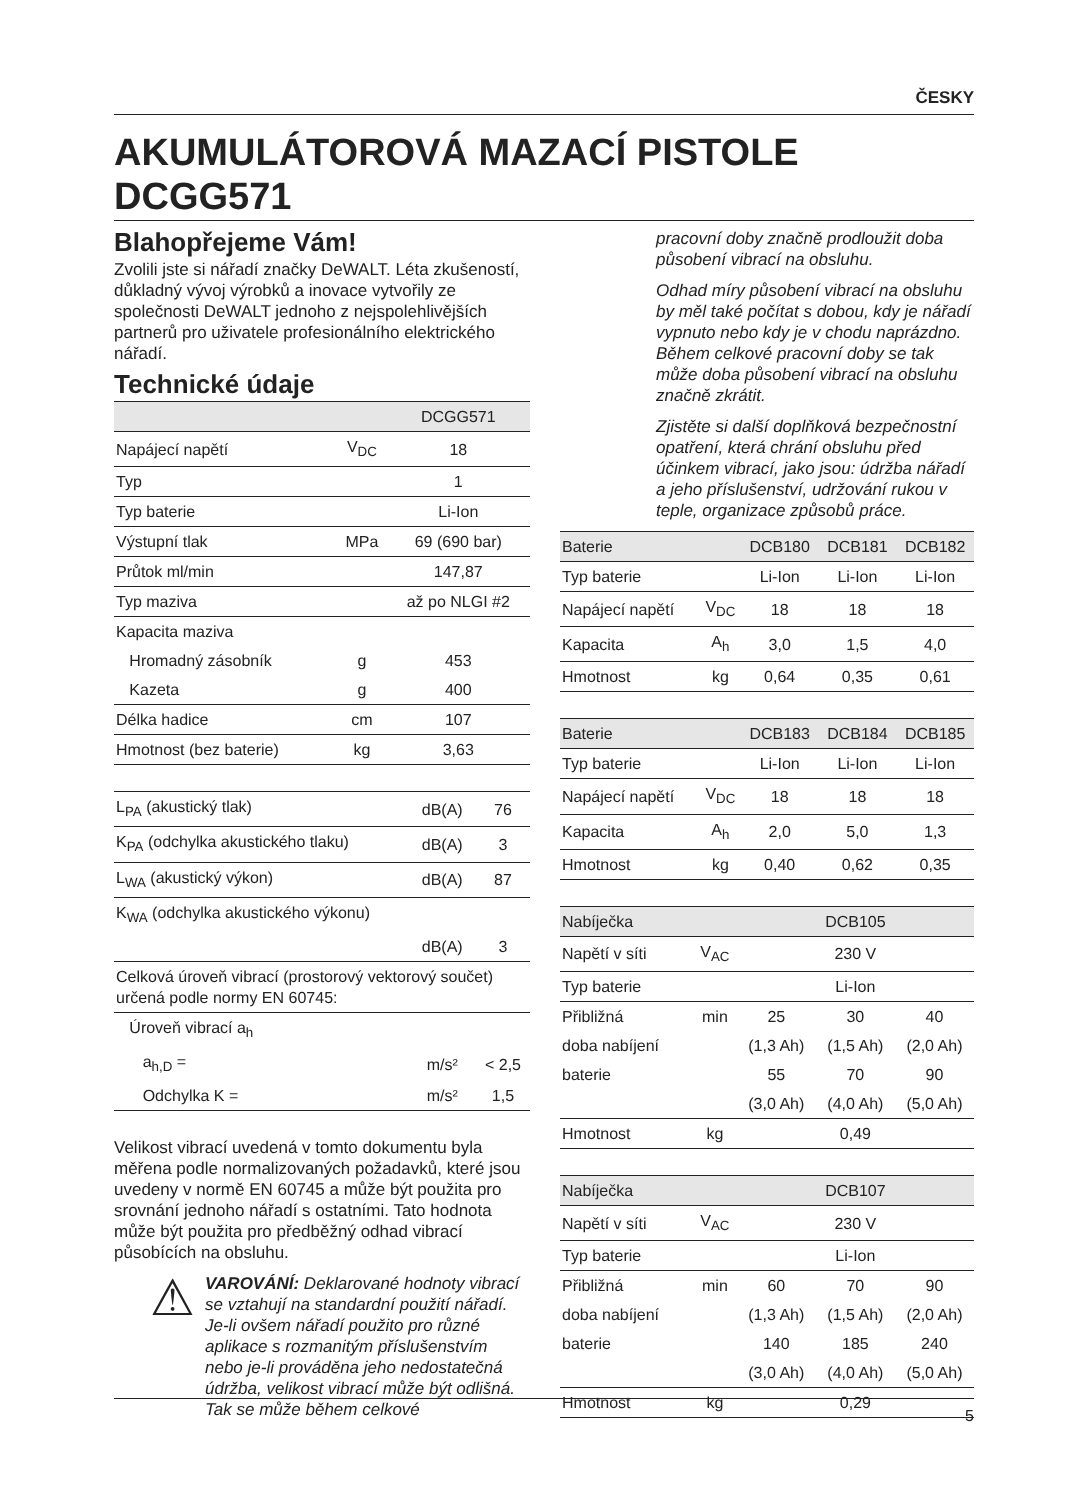ČESKY
AKUMULÁTOROVÁ MAZACÍ PISTOLE
DCGG571
Blahopřejeme Vám!
Zvolili jste si nářadí značky DeWALT. Léta zkušeností, důkladný vývoj výrobků a inovace vytvořily ze společnosti DeWALT jednoho z nejspolehlivějších partnerů pro uživatele profesionálního elektrického nářadí.
Technické údaje
| | | DCGG571 |
| --- | --- | --- |
| Napájecí napětí | V<sub>DC</sub> | 18 |
| Typ | | 1 |
| Typ baterie | | Li-Ion |
| Výstupní tlak | MPa | 69 (690 bar) |
| Průtok ml/min | | 147,87 |
| Typ maziva | | až po NLGI #2 |
| Kapacita maziva | | |
| Hromadný zásobník | g | 453 |
| Kazeta | g | 400 |
| Délka hadice | cm | 107 |
| Hmotnost (bez baterie) | kg | 3,63 |
| L<sub>PA</sub> (akustický tlak) | dB(A) | 76 |
| K<sub>PA</sub> (odchylka akustického tlaku) | dB(A) | 3 |
| L<sub>WA</sub> (akustický výkon) | dB(A) | 87 |
| K<sub>WA</sub> (odchylka akustického výkonu) | | |
| | dB(A) | 3 |
| Celková úroveň vibrací (prostorový vektorový součet) určená podle normy EN 60745: | | |
| Úroveň vibrací a<sub>h</sub> | | |
| a<sub>h,D</sub> = | m/s² | < 2,5 |
| Odchylka K = | m/s² | 1,5 |
Velikost vibrací uvedená v tomto dokumentu byla měřena podle normalizovaných požadavků, které jsou uvedeny v normě EN 60745 a může být použita pro srovnání jednoho nářadí s ostatními. Tato hodnota může být použita pro předběžný odhad vibrací působících na obsluhu.
⚠
VAROVÁNÍ: Deklarované hodnoty vibrací se vztahují na standardní použití nářadí. Je-li ovšem nářadí použito pro různé aplikace s rozmanitým příslušenstvím nebo je-li prováděna jeho nedostatečná údržba, velikost vibrací může být odlišná. Tak se může během celkové
pracovní doby značně prodloužit doba působení vibrací na obsluhu.
Odhad míry působení vibrací na obsluhu by měl také počítat s dobou, kdy je nářadí vypnuto nebo kdy je v chodu naprázdno. Během celkové pracovní doby se tak může doba působení vibrací na obsluhu značně zkrátit.
Zjistěte si další doplňková bezpečnostní opatření, která chrání obsluhu před účinkem vibrací, jako jsou: údržba nářadí a jeho příslušenství, udržování rukou v teple, organizace způsobů práce.
| Baterie | | DCB180 | DCB181 | DCB182 |
| --- | --- | --- | --- | --- |
| Typ baterie | | Li-Ion | Li-Ion | Li-Ion |
| Napájecí napětí | V<sub>DC</sub> | 18 | 18 | 18 |
| Kapacita | A<sub>h</sub> | 3,0 | 1,5 | 4,0 |
| Hmotnost | kg | 0,64 | 0,35 | 0,61 |
| Baterie | | DCB183 | DCB184 | DCB185 |
| --- | --- | --- | --- | --- |
| Typ baterie | | Li-Ion | Li-Ion | Li-Ion |
| Napájecí napětí | V<sub>DC</sub> | 18 | 18 | 18 |
| Kapacita | A<sub>h</sub> | 2,0 | 5,0 | 1,3 |
| Hmotnost | kg | 0,40 | 0,62 | 0,35 |
| Nabíječka | | DCB105 | | |
| --- | --- | --- | --- | --- |
| Napětí v síti | V<sub>AC</sub> | 230 V | | |
| Typ baterie | | Li-Ion | | |
| Přibližná | min | 25 | 30 | 40 |
| doba nabíjení | | (1,3 Ah) | (1,5 Ah) | (2,0 Ah) |
| baterie | | 55 | 70 | 90 |
| | | (3,0 Ah) | (4,0 Ah) | (5,0 Ah) |
| Hmotnost | kg | 0,49 | | |
| Nabíječka | | DCB107 | | |
| --- | --- | --- | --- | --- |
| Napětí v síti | V<sub>AC</sub> | 230 V | | |
| Typ baterie | | Li-Ion | | |
| Přibližná | min | 60 | 70 | 90 |
| doba nabíjení | | (1,3 Ah) | (1,5 Ah) | (2,0 Ah) |
| baterie | | 140 | 185 | 240 |
| | | (3,0 Ah) | (4,0 Ah) | (5,0 Ah) |
| Hmotnost | kg | 0,29 | | |
5